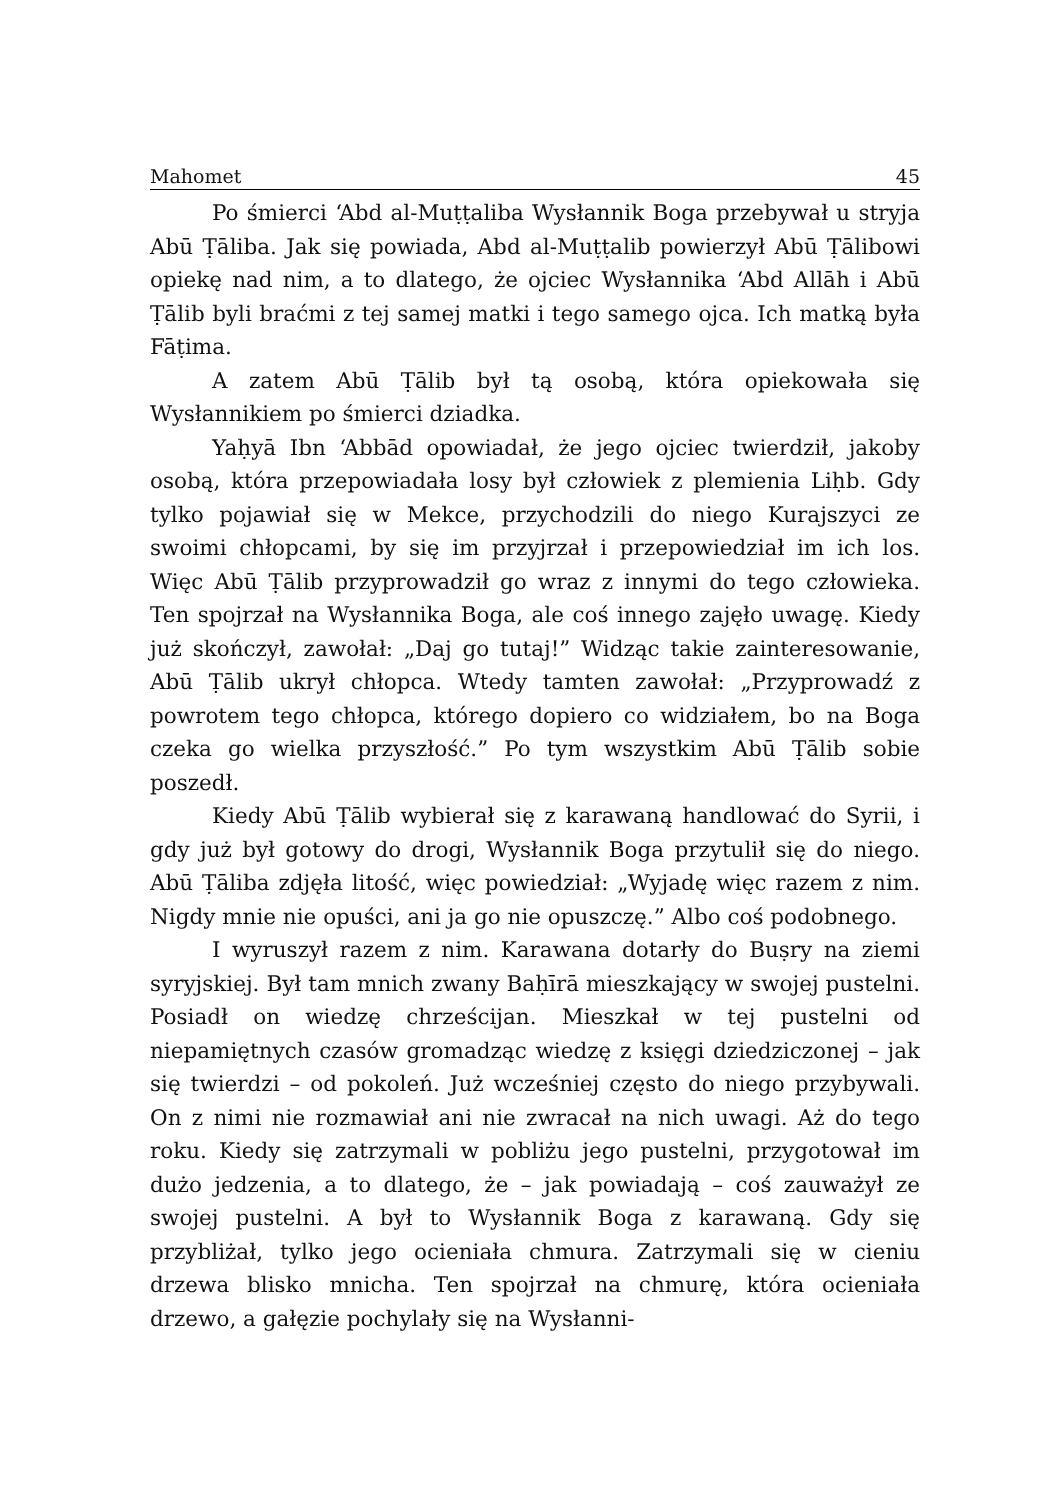Mahomet 45
Po śmierci ‘Abd al-Muṭṭaliba Wysłannik Boga przebywał u stryja Abū Ṭāliba. Jak się powiada, Abd al-Muṭṭalib powierzył Abū Ṭālibowi opiekę nad nim, a to dlatego, że ojciec Wysłannika ‘Abd Allāh i Abū Ṭālib byli braćmi z tej samej matki i tego samego ojca. Ich matką była Fāṭima.
A zatem Abū Ṭālib był tą osobą, która opiekowała się Wysłannikiem po śmierci dziadka.
Yaḥyā Ibn ‘Abbād opowiadał, że jego ojciec twierdził, jakoby osobą, która przepowiadała losy był człowiek z plemienia Liḥb. Gdy tylko pojawiał się w Mekce, przychodzili do niego Kurajszyci ze swoimi chłopcami, by się im przyjrzał i przepowiedział im ich los. Więc Abū Ṭālib przyprowadził go wraz z innymi do tego człowieka. Ten spojrzał na Wysłannika Boga, ale coś innego zajęło uwagę. Kiedy już skończył, zawołał: „Daj go tutaj!” Widząc takie zainteresowanie, Abū Ṭālib ukrył chłopca. Wtedy tamten zawołał: „Przyprowadź z powrotem tego chłopca, którego dopiero co widziałem, bo na Boga czeka go wielka przyszłość.” Po tym wszystkim Abū Ṭālib sobie poszedł.
Kiedy Abū Ṭālib wybierał się z karawaną handlować do Syrii, i gdy już był gotowy do drogi, Wysłannik Boga przytulił się do niego. Abū Ṭāliba zdjęła litość, więc powiedział: „Wyjadę więc razem z nim. Nigdy mnie nie opuści, ani ja go nie opuszczę.” Albo coś podobnego.
I wyruszył razem z nim. Karawana dotarły do Buṣry na ziemi syryjskiej. Był tam mnich zwany Baḥīrā mieszkający w swojej pustelni. Posiadł on wiedzę chrześcijan. Mieszkał w tej pustelni od niepamiętnych czasów gromadząc wiedzę z księgi dziedziczonej – jak się twierdzi – od pokoleń. Już wcześniej często do niego przybywali. On z nimi nie rozmawiał ani nie zwracał na nich uwagi. Aż do tego roku. Kiedy się zatrzymali w pobliżu jego pustelni, przygotował im dużo jedzenia, a to dlatego, że – jak powiadają – coś zauważył ze swojej pustelni. A był to Wysłannik Boga z karawaną. Gdy się przybliżał, tylko jego ocieniała chmura. Zatrzymali się w cieniu drzewa blisko mnicha. Ten spojrzał na chmurę, która ocieniała drzewo, a gałęzie pochylały się na Wysłanni-